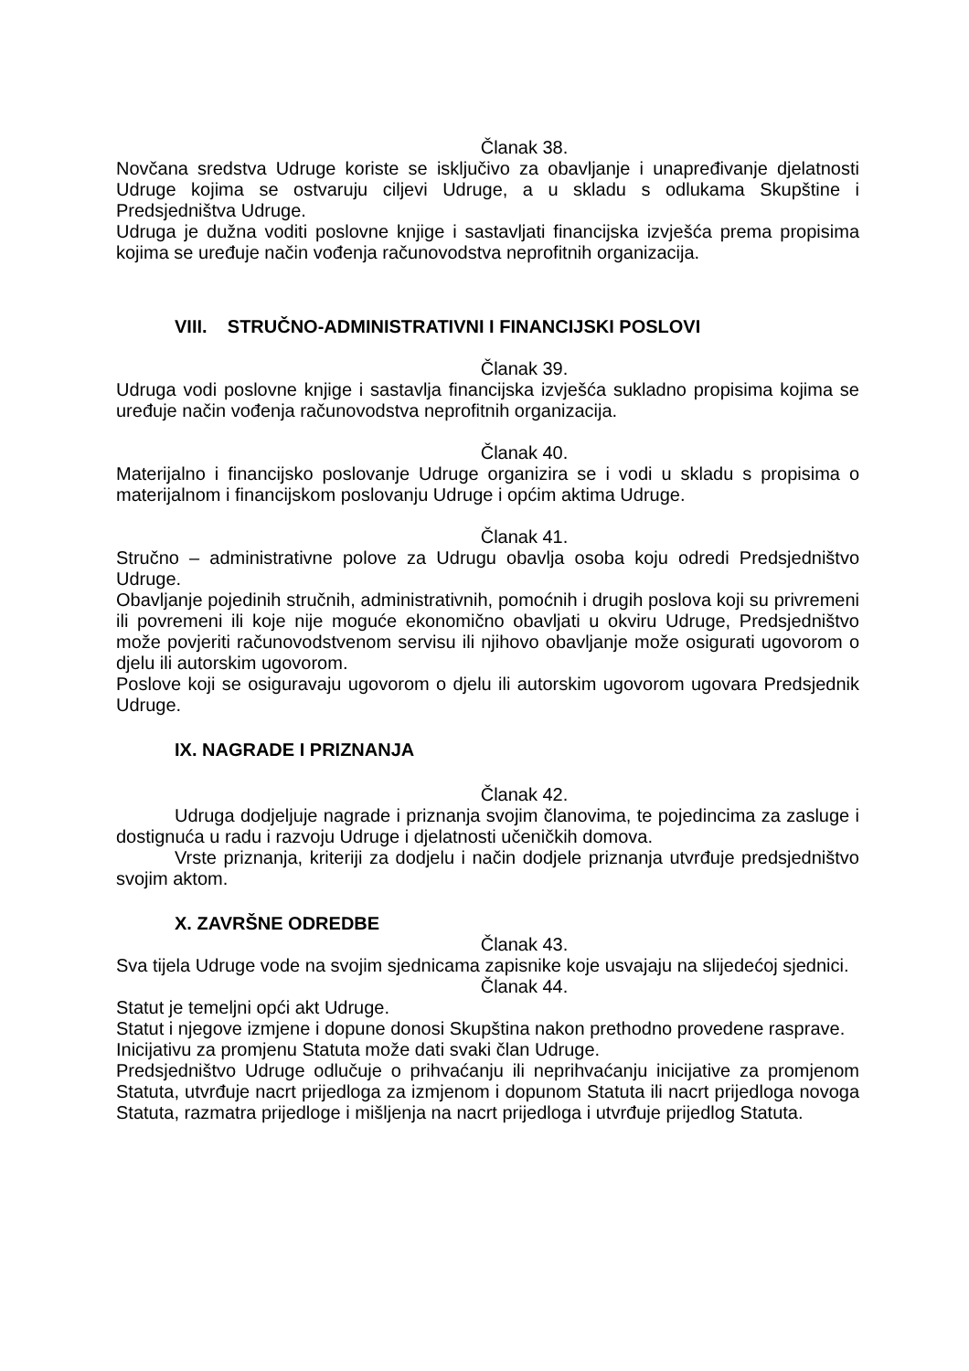Članak 38.
Novčana sredstva Udruge koriste se isključivo za obavljanje i unapređivanje djelatnosti Udruge kojima se ostvaruju ciljevi Udruge, a u skladu s odlukama Skupštine i Predsjedništva Udruge.
Udruga je dužna voditi poslovne knjige i sastavljati financijska izvješća prema propisima kojima se uređuje način vođenja računovodstva neprofitnih organizacija.
VIII. STRUČNO-ADMINISTRATIVNI I FINANCIJSKI POSLOVI
Članak 39.
Udruga vodi poslovne knjige i sastavlja financijska izvješća sukladno propisima kojima se uređuje način vođenja računovodstva neprofitnih organizacija.
Članak 40.
Materijalno i financijsko poslovanje Udruge organizira se i vodi u skladu s propisima o materijalnom i financijskom poslovanju Udruge i općim aktima Udruge.
Članak 41.
Stručno – administrativne polove za Udrugu obavlja osoba koju odredi Predsjedništvo Udruge.
Obavljanje pojedinih stručnih, administrativnih, pomoćnih i drugih poslova koji su privremeni ili povremeni ili koje nije moguće ekonomično obavljati u okviru Udruge, Predsjedništvo može povjeriti računovodstvenom servisu ili njihovo obavljanje može osigurati ugovorom o djelu ili autorskim ugovorom.
Poslove koji se osiguravaju ugovorom o djelu ili autorskim ugovorom ugovara Predsjednik Udruge.
IX. NAGRADE I PRIZNANJA
Članak 42.
Udruga dodjeljuje nagrade i priznanja svojim članovima, te pojedincima za zasluge i dostignuća u radu i razvoju Udruge i djelatnosti učeničkih domova.
Vrste priznanja, kriteriji za dodjelu i način dodjele priznanja utvrđuje predsjedništvo svojim aktom.
X. ZAVRŠNE ODREDBE
Članak 43.
Sva tijela Udruge vode na svojim sjednicama zapisnike koje usvajaju na slijedećoj sjednici.
Članak 44.
Statut je temeljni opći akt Udruge.
Statut i njegove izmjene i dopune donosi Skupština nakon prethodno provedene rasprave.
Inicijativu za promjenu Statuta može dati svaki član Udruge.
Predsjedništvo Udruge odlučuje o prihvaćanju ili neprihvaćanju inicijative za promjenom Statuta, utvrđuje nacrt prijedloga za izmjenom i dopunom Statuta ili nacrt prijedloga novoga Statuta, razmatra prijedloge i mišljenja na nacrt prijedloga i utvrđuje prijedlog Statuta.